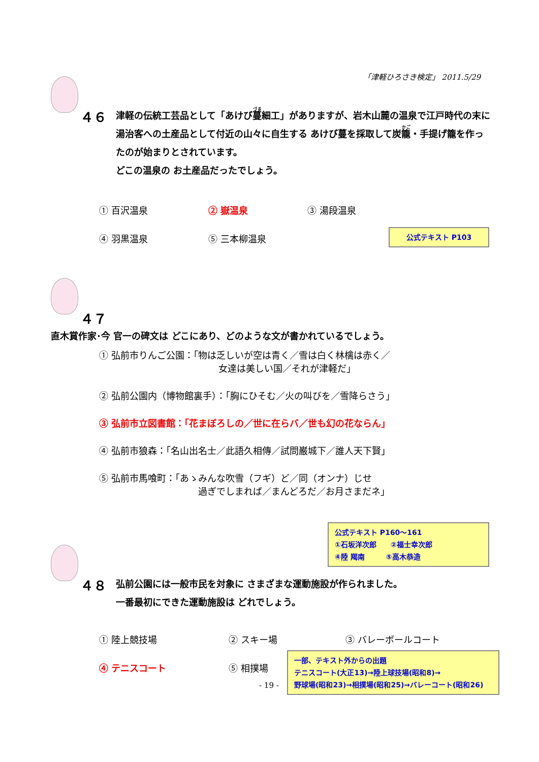「津軽ひろさき検定」 2011.5/29
４６ 津軽の伝統工芸品として「あけび蔓細工」がありますが、岩木山麓の温泉で江戸時代の末に湯治客への土産品として付近の山々に自生する あけび蔓を採取して炭籠・手提げ籠を作ったのが始まりとされています。
どこの温泉の お土産品だったでしょう。
① 百沢温泉 ② 嶽温泉 ③ 湯段温泉
④ 羽黒温泉 ⑤ 三本柳温泉
公式テキスト P103
４７ 直木賞作家･今 官一の碑文は どこにあり、どのような文が書かれているでしょう。
① 弘前市りんご公園：「物は乏しいが空は青く／雪は白く林檎は赤く／
女達は美しい国／それが津軽だ」
② 弘前公園内（博物館裏手）：「胸にひそむ／火の叫びを／雪降らさう」
③ 弘前市立図書館：「花まぼろしの／世に在らバ／世も幻の花ならん」
④ 弘前市狼森：「名山出名士／此語久相傳／試問巌城下／誰人天下賢」
⑤ 弘前市馬喰町：「あゝみんな吹雪（フギ）ど／同（オンナ）じせ
過ぎでしまれば／まんどろだ／お月さまだネ」
公式テキスト P160～161
①石坂洋次郎　　②福士幸次郎
④陸 羯南　　　⑤高木恭造
４８ 弘前公園には一般市民を対象に さまざまな運動施設が作られました。
一番最初にできた運動施設は どれでしょう。
① 陸上競技場 ② スキー場 ③ バレーボールコート
④ テニスコート ⑤ 相撲場
一部、テキスト外からの出題
テニスコート(大正13)→陸上球技場(昭和8)→
野球場(昭和23)→相撲場(昭和25)→バレーコート(昭和26)
- 19 -